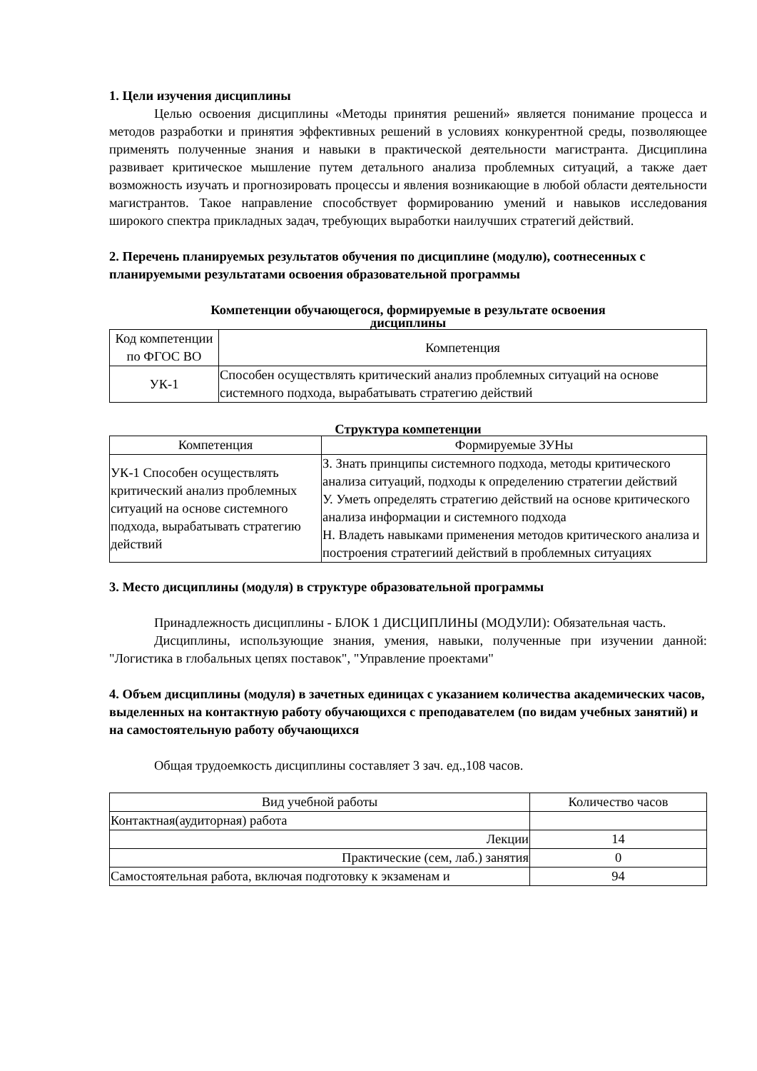1. Цели изучения дисциплины
Целью освоения дисциплины «Методы принятия решений» является понимание процесса и методов разработки и принятия эффективных решений в условиях конкурентной среды, позволяющее применять полученные знания и навыки в практической деятельности магистранта. Дисциплина развивает критическое мышление путем детального анализа проблемных ситуаций, а также дает возможность изучать и прогнозировать процессы и явления возникающие в любой области деятельности магистрантов. Такое направление способствует формированию умений и навыков исследования широкого спектра прикладных задач, требующих выработки наилучших стратегий действий.
2. Перечень планируемых результатов обучения по дисциплине (модулю), соотнесенных с планируемыми результатами освоения образовательной программы
Компетенции обучающегося, формируемые в результате освоения
дисциплины
| Код компетенции по ФГОС ВО | Компетенция |
| --- | --- |
| УК-1 | Способен осуществлять критический анализ проблемных ситуаций на основе системного подхода, вырабатывать стратегию действий |
Структура компетенции
| Компетенция | Формируемые ЗУНы |
| --- | --- |
| УК-1 Способен осуществлять критический анализ проблемных ситуаций на основе системного подхода, вырабатывать стратегию действий | З. Знать принципы системного подхода, методы критического анализа ситуаций, подходы к определению стратегии действий У. Уметь определять стратегию действий на основе критического анализа информации и системного подхода Н. Владеть навыками применения методов критического анализа и построения стратегиий действий в проблемных ситуациях |
3. Место дисциплины (модуля) в структуре образовательной программы
Принадлежность дисциплины - БЛОК 1 ДИСЦИПЛИНЫ (МОДУЛИ): Обязательная часть.
Дисциплины, использующие знания, умения, навыки, полученные при изучении данной: "Логистика в глобальных цепях поставок", "Управление проектами"
4. Объем дисциплины (модуля) в зачетных единицах с указанием количества академических часов, выделенных на контактную работу обучающихся с преподавателем (по видам учебных занятий) и на самостоятельную работу обучающихся
Общая трудоемкость дисциплины составляет 3 зач. ед.,108 часов.
| Вид учебной работы | Количество часов |
| --- | --- |
| Контактная(аудиторная) работа | |
| Лекции | 14 |
| Практические (сем, лаб.) занятия | 0 |
| Самостоятельная работа, включая подготовку к экзаменам и | 94 |